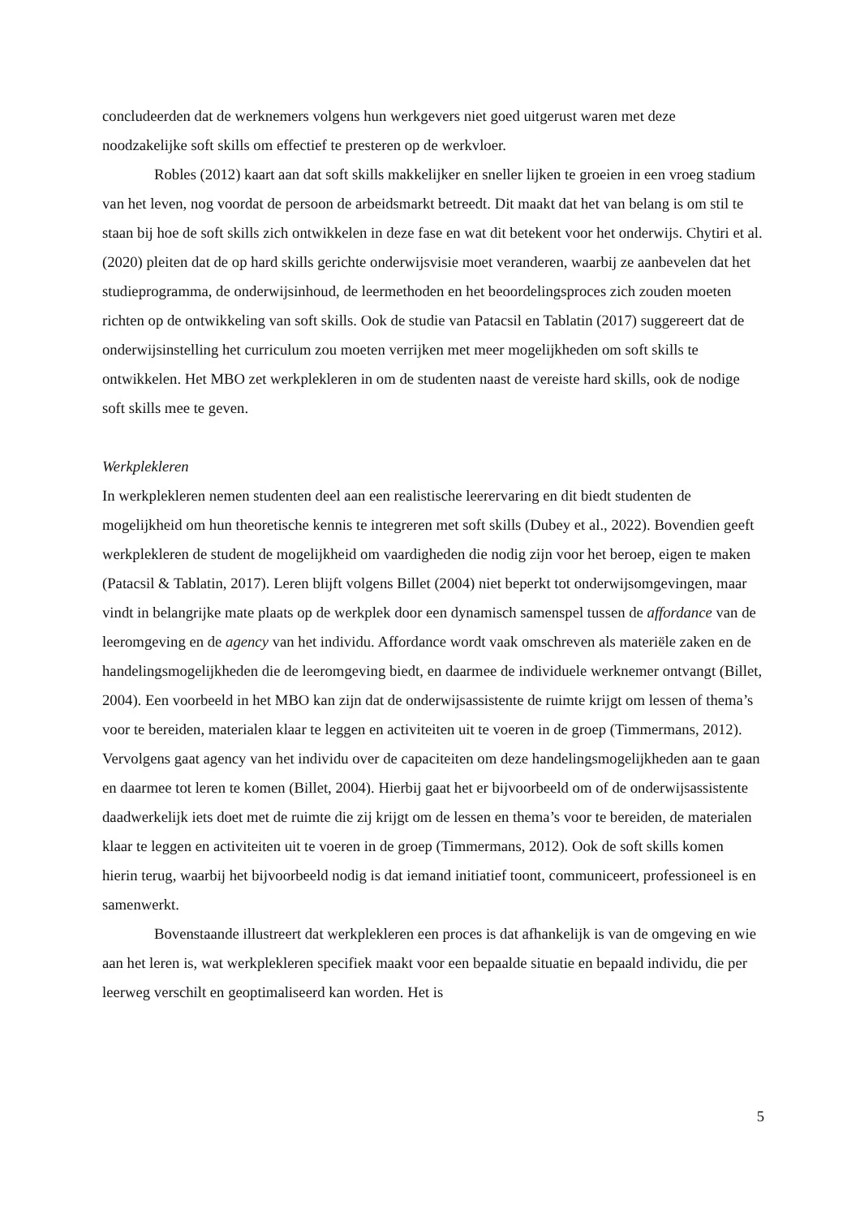concludeerden dat de werknemers volgens hun werkgevers niet goed uitgerust waren met deze noodzakelijke soft skills om effectief te presteren op de werkvloer.
Robles (2012) kaart aan dat soft skills makkelijker en sneller lijken te groeien in een vroeg stadium van het leven, nog voordat de persoon de arbeidsmarkt betreedt. Dit maakt dat het van belang is om stil te staan bij hoe de soft skills zich ontwikkelen in deze fase en wat dit betekent voor het onderwijs. Chytiri et al. (2020) pleiten dat de op hard skills gerichte onderwijsvisie moet veranderen, waarbij ze aanbevelen dat het studieprogramma, de onderwijsinhoud, de leermethoden en het beoordelingsproces zich zouden moeten richten op de ontwikkeling van soft skills. Ook de studie van Patacsil en Tablatin (2017) suggereert dat de onderwijsinstelling het curriculum zou moeten verrijken met meer mogelijkheden om soft skills te ontwikkelen. Het MBO zet werkplekleren in om de studenten naast de vereiste hard skills, ook de nodige soft skills mee te geven.
Werkplekleren
In werkplekleren nemen studenten deel aan een realistische leerervaring en dit biedt studenten de mogelijkheid om hun theoretische kennis te integreren met soft skills (Dubey et al., 2022). Bovendien geeft werkplekleren de student de mogelijkheid om vaardigheden die nodig zijn voor het beroep, eigen te maken (Patacsil & Tablatin, 2017). Leren blijft volgens Billet (2004) niet beperkt tot onderwijsomgevingen, maar vindt in belangrijke mate plaats op de werkplek door een dynamisch samenspel tussen de affordance van de leeromgeving en de agency van het individu. Affordance wordt vaak omschreven als materiële zaken en de handelingsmogelijkheden die de leeromgeving biedt, en daarmee de individuele werknemer ontvangt (Billet, 2004). Een voorbeeld in het MBO kan zijn dat de onderwijsassistente de ruimte krijgt om lessen of thema’s voor te bereiden, materialen klaar te leggen en activiteiten uit te voeren in de groep (Timmermans, 2012). Vervolgens gaat agency van het individu over de capaciteiten om deze handelingsmogelijkheden aan te gaan en daarmee tot leren te komen (Billet, 2004). Hierbij gaat het er bijvoorbeeld om of de onderwijsassistente daadwerkelijk iets doet met de ruimte die zij krijgt om de lessen en thema’s voor te bereiden, de materialen klaar te leggen en activiteiten uit te voeren in de groep (Timmermans, 2012). Ook de soft skills komen hierin terug, waarbij het bijvoorbeeld nodig is dat iemand initiatief toont, communiceert, professioneel is en samenwerkt.
Bovenstaande illustreert dat werkplekleren een proces is dat afhankelijk is van de omgeving en wie aan het leren is, wat werkplekleren specifiek maakt voor een bepaalde situatie en bepaald individu, die per leerweg verschilt en geoptimaliseerd kan worden. Het is
5